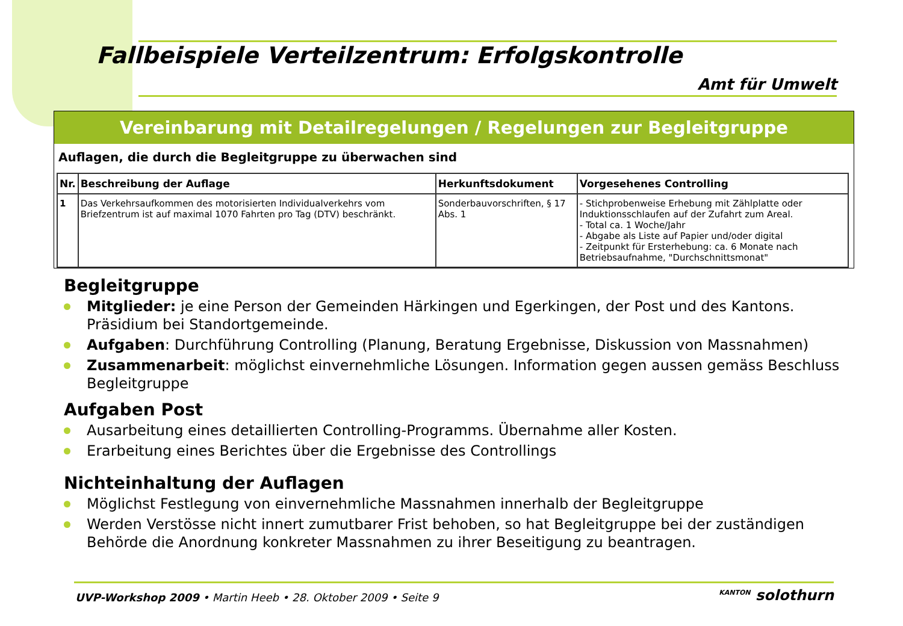Fallbeispiele Verteilzentrum: Erfolgskontrolle
Amt für Umwelt
Vereinbarung mit Detailregelungen / Regelungen zur Begleitgruppe
Auflagen, die durch die Begleitgruppe zu überwachen sind
| Nr. | Beschreibung der Auflage | Herkunftsdokument | Vorgesehenes Controlling |
| --- | --- | --- | --- |
| 1 | Das Verkehrsaufkommen des motorisierten Individualverkehrs vom Briefzentrum ist auf maximal 1070 Fahrten pro Tag (DTV) beschränkt. | Sonderbauvorschriften, § 17 Abs. 1 | - Stichprobenweise Erhebung mit Zählplatte oder Induktionsschlaufen auf der Zufahrt zum Areal. - Total ca. 1 Woche/Jahr - Abgabe als Liste auf Papier und/oder digital - Zeitpunkt für Ersterhebung: ca. 6 Monate nach Betriebsaufnahme, "Durchschnittsmonat" |
Begleitgruppe
Mitglieder: je eine Person der Gemeinden Härkingen und Egerkingen, der Post und des Kantons. Präsidium bei Standortgemeinde.
Aufgaben: Durchführung Controlling (Planung, Beratung Ergebnisse, Diskussion von Massnahmen)
Zusammenarbeit: möglichst einvernehmliche Lösungen. Information gegen aussen gemäss Beschluss Begleitgruppe
Aufgaben Post
Ausarbeitung eines detaillierten Controlling-Programms. Übernahme aller Kosten.
Erarbeitung eines Berichtes über die Ergebnisse des Controllings
Nichteinhaltung der Auflagen
Möglichst Festlegung von einvernehmliche Massnahmen innerhalb der Begleitgruppe
Werden Verstösse nicht innert zumutbarer Frist behoben, so hat Begleitgruppe bei der zuständigen Behörde die Anordnung konkreter Massnahmen zu ihrer Beseitigung zu beantragen.
UVP-Workshop 2009 • Martin Heeb • 28. Oktober 2009 • Seite 9
KANTON solothurn